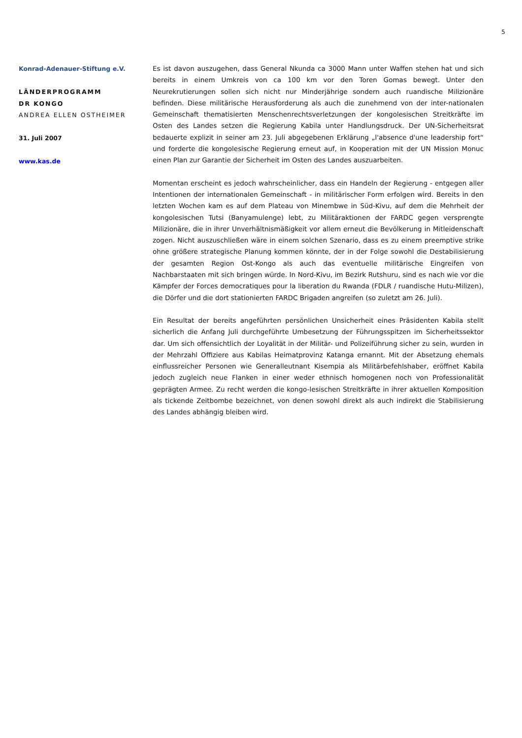5
Konrad-Adenauer-Stiftung e.V.
LÄNDERPROGRAMM
DR KONGO
ANDREA ELLEN OSTHEIMER
31. Juli 2007
www.kas.de
Es ist davon auszugehen, dass General Nkunda ca 3000 Mann unter Waffen stehen hat und sich bereits in einem Umkreis von ca 100 km vor den Toren Gomas bewegt. Unter den Neurekrutierungen sollen sich nicht nur Minderjährige sondern auch ruandische Milizionäre befinden. Diese militärische Herausforderung als auch die zunehmend von der inter-nationalen Gemeinschaft thematisierten Menschenrechtsverletzungen der kongolesischen Streitkräfte im Osten des Landes setzen die Regierung Kabila unter Handlungsdruck. Der UN-Sicherheitsrat bedauerte explizit in seiner am 23. Juli abgegebenen Erklärung „l'absence d'une leadership fort“ und forderte die kongolesische Regierung erneut auf, in Kooperation mit der UN Mission Monuc einen Plan zur Garantie der Sicherheit im Osten des Landes auszuarbeiten.
Momentan erscheint es jedoch wahrscheinlicher, dass ein Handeln der Regierung - entgegen aller Intentionen der internationalen Gemeinschaft - in militärischer Form erfolgen wird. Bereits in den letzten Wochen kam es auf dem Plateau von Minembwe in Süd-Kivu, auf dem die Mehrheit der kongolesischen Tutsi (Banyamulenge) lebt, zu Militäraktionen der FARDC gegen versprengte Milizionäre, die in ihrer Unverhältnismäßigkeit vor allem erneut die Bevölkerung in Mitleidenschaft zogen. Nicht auszuschließen wäre in einem solchen Szenario, dass es zu einem preemptive strike ohne größere strategische Planung kommen könnte, der in der Folge sowohl die Destabilisierung der gesamten Region Ost-Kongo als auch das eventuelle militärische Eingreifen von Nachbarstaaten mit sich bringen würde. In Nord-Kivu, im Bezirk Rutshuru, sind es nach wie vor die Kämpfer der Forces democratiques pour la liberation du Rwanda (FDLR / ruandische Hutu-Milizen), die Dörfer und die dort stationierten FARDC Brigaden angreifen (so zuletzt am 26. Juli).
Ein Resultat der bereits angeführten persönlichen Unsicherheit eines Präsidenten Kabila stellt sicherlich die Anfang Juli durchgeführte Umbesetzung der Führungsspitzen im Sicherheitssektor dar. Um sich offensichtlich der Loyalität in der Militär- und Polizeiführung sicher zu sein, wurden in der Mehrzahl Offiziere aus Kabilas Heimatprovinz Katanga ernannt. Mit der Absetzung ehemals einflussreicher Personen wie Generalleutnant Kisempia als Militärbefehlshaber, eröffnet Kabila jedoch zugleich neue Flanken in einer weder ethnisch homogenen noch von Professionalität geprägten Armee. Zu recht werden die kongo-lesischen Streitkräfte in ihrer aktuellen Komposition als tickende Zeitbombe bezeichnet, von denen sowohl direkt als auch indirekt die Stabilisierung des Landes abhängig bleiben wird.